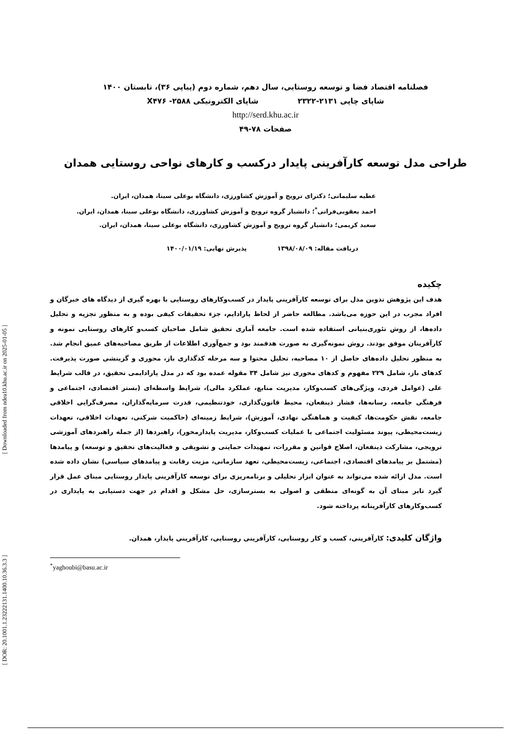[ DOR: 20.1001.1.23222131.1400.10.36.3.3 ] [ Downloaded from ndea10.khu.ac.ir on 2025-01-05 ]
فصلنامه اقتصاد فضا و توسعه روستایی، سال دهم، شماره دوم (پیاپی ۳۶)، تابستان ۱۴۰۰
شاپای چاپی ۲۱۳۱-۲۳۲۲ شاپای الکترونیکی X۴۷۶ -۲۵۸۸
http://serd.khu.ac.ir
صفحات ۷۸-۴۹
طراحی مدل توسعه کارآفرینی پایدار درکسب و کارهای نواحی روستایی همدان
عطیه سلیمانی؛ دکترای ترویج و آموزش کشاورزی، دانشگاه بوعلی سینا، همدان، ایران.
احمد یعقوبی‌فرانی<sup>*</sup>؛ دانشیار گروه ترویج و آموزش کشاورزی، دانشگاه بوعلی سینا، همدان، ایران.
سعید کریمی؛ دانشیار گروه ترویج و آموزش کشاورزی، دانشگاه بوعلی سینا، همدان، ایران.
دریافت مقاله: ۱۳۹۸/۰۸/۰۹ پذیرش نهایی: ۱۴۰۰/۰۱/۱۹
چکیده
هدف این پژوهش تدوین مدل برای توسعه کارآفرینی پایدار در کسب‌وکارهای روستایی با بهره گیری از دیدگاه های خبرگان و افراد مجرب در این حوزه می‌باشد. مطالعه حاضر از لحاظ پارادایم، جزء تحقیقات کیفی بوده و به منظور تجزیه و تحلیل داده‌ها، از روش تئوری‌بنیانی استفاده شده است. جامعه آماری تحقیق شامل صاحبان کسب‌و کارهای روستایی نمونه و کارآفرینان موفق بودند. روش نمونه‌گیری به صورت هدفمند بود و جمع‌آوری اطلاعات از طریق مصاحبه‌های عمیق انجام شد. به منظور تحلیل داده‌های حاصل از ۱۰ مصاحبه، تحلیل محتوا و سه مرحله کدگذاری باز، محوری و گزینشی صورت پذیرفت. کدهای باز، شامل ۲۲۹ مفهوم و کدهای محوری نیز شامل ۳۴ مقوله عمده بود که در مدل پارادایمی تحقیق، در قالب شرایط علی (عوامل فردی، ویژگی‌های کسب‌وکار، مدیریت منابع، عملکرد مالی)، شرایط واسطه‌ای (بستر اقتصادی، اجتماعی و فرهنگی جامعه، رسانه‌ها، فشار ذینفعان، محیط قانون‌گذاری، خودتنظیمی، قدرت سرمایه‌گذاران، مصرف‌گرایی اخلاقی جامعه، نقش حکومت‌ها، کیفیت و هماهنگی نهادی، آموزش)، شرایط زمینه‌ای (حاکمیت شرکتی، تعهدات اخلاقی، تعهدات زیست‌محیطی، پیوند مسئولیت اجتماعی با عملیات کسب‌وکار، مدیریت پایدارمحور)، راهبردها (از جمله راهبردهای آموزشی ترویجی، مشارکت ذینفعان، اصلاح قوانین و مقررات، تمهیدات حمایتی و تشویقی و فعالیت‌های تحقیق و توسعه) و پیامدها (مشتمل بر پیامدهای اقتصادی، اجتماعی، زیست‌محیطی، تعهد سازمانی، مزیت رقابت و پیامدهای سیاسی) نشان داده شده است. مدل ارائه شده می‌تواند به عنوان ابزار تحلیلی و برنامه‌ریزی برای توسعه کارآفرینی پایدار روستایی مبنای عمل قرار گیرد تابر مبنای آن به گونه‌ای منطقی و اصولی به بسترسازی، حل مشکل و اقدام در جهت دستیابی به پایداری در کسب‌وکارهای کارآفرینانه پرداخته شود.
واژگان کلیدی: کارآفرینی، کسب و کار روستایی، کارآفرینی روستایی، کارآفرینی پایدار، همدان.
<sup>*</sup> yaghoubi@basu.ac.ir